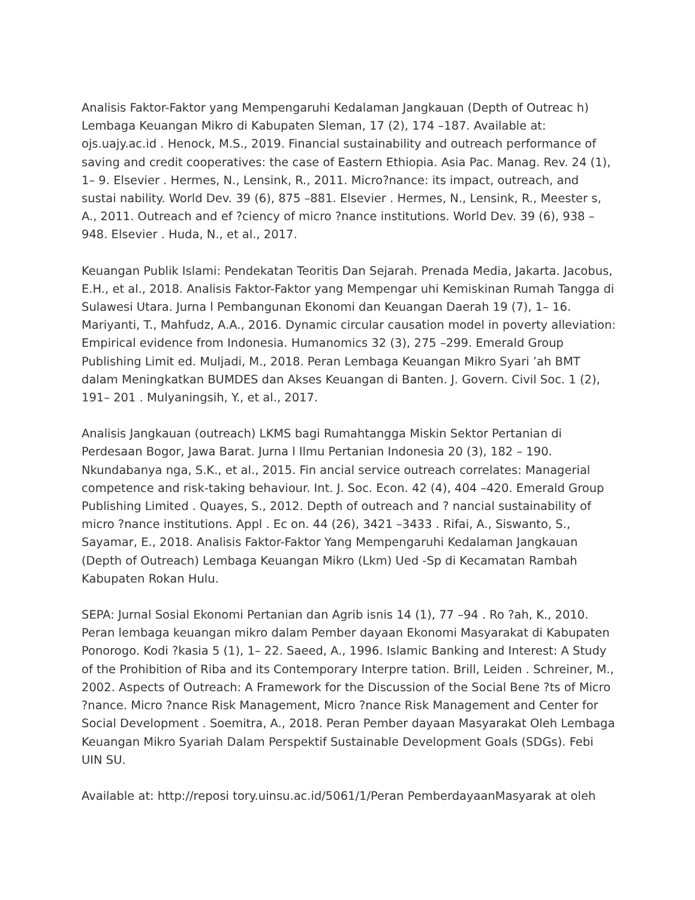Analisis Faktor-Faktor yang Mempengaruhi Kedalaman Jangkauan (Depth of Outreac h) Lembaga Keuangan Mikro di Kabupaten Sleman, 17 (2), 174 –187. Available at: ojs.uajy.ac.id . Henock, M.S., 2019. Financial sustainability and outreach performance of saving and credit cooperatives: the case of Eastern Ethiopia. Asia Pac. Manag. Rev. 24 (1), 1– 9. Elsevier . Hermes, N., Lensink, R., 2011. Micro?nance: its impact, outreach, and sustai nability. World Dev. 39 (6), 875 –881. Elsevier . Hermes, N., Lensink, R., Meester s, A., 2011. Outreach and ef ?ciency of micro ?nance institutions. World Dev. 39 (6), 938 – 948. Elsevier . Huda, N., et al., 2017.
Keuangan Publik Islami: Pendekatan Teoritis Dan Sejarah. Prenada Media, Jakarta. Jacobus, E.H., et al., 2018. Analisis Faktor-Faktor yang Mempengar uhi Kemiskinan Rumah Tangga di Sulawesi Utara. Jurna l Pembangunan Ekonomi dan Keuangan Daerah 19 (7), 1– 16. Mariyanti, T., Mahfudz, A.A., 2016. Dynamic circular causation model in poverty alleviation: Empirical evidence from Indonesia. Humanomics 32 (3), 275 –299. Emerald Group Publishing Limit ed. Muljadi, M., 2018. Peran Lembaga Keuangan Mikro Syari ’ah BMT dalam Meningkatkan BUMDES dan Akses Keuangan di Banten. J. Govern. Civil Soc. 1 (2), 191– 201 . Mulyaningsih, Y., et al., 2017.
Analisis Jangkauan (outreach) LKMS bagi Rumahtangga Miskin Sektor Pertanian di Perdesaan Bogor, Jawa Barat. Jurna l Ilmu Pertanian Indonesia 20 (3), 182 – 190. Nkundabanya nga, S.K., et al., 2015. Fin ancial service outreach correlates: Managerial competence and risk-taking behaviour. Int. J. Soc. Econ. 42 (4), 404 –420. Emerald Group Publishing Limited . Quayes, S., 2012. Depth of outreach and ? nancial sustainability of micro ?nance institutions. Appl . Ec on. 44 (26), 3421 –3433 . Rifai, A., Siswanto, S., Sayamar, E., 2018. Analisis Faktor-Faktor Yang Mempengaruhi Kedalaman Jangkauan (Depth of Outreach) Lembaga Keuangan Mikro (Lkm) Ued -Sp di Kecamatan Rambah Kabupaten Rokan Hulu.
SEPA: Jurnal Sosial Ekonomi Pertanian dan Agrib isnis 14 (1), 77 –94 . Ro ?ah, K., 2010. Peran lembaga keuangan mikro dalam Pember dayaan Ekonomi Masyarakat di Kabupaten Ponorogo. Kodi ?kasia 5 (1), 1– 22. Saeed, A., 1996. Islamic Banking and Interest: A Study of the Prohibition of Riba and its Contemporary Interpre tation. Brill, Leiden . Schreiner, M., 2002. Aspects of Outreach: A Framework for the Discussion of the Social Bene ?ts of Micro ?nance. Micro ?nance Risk Management, Micro ?nance Risk Management and Center for Social Development . Soemitra, A., 2018. Peran Pember dayaan Masyarakat Oleh Lembaga Keuangan Mikro Syariah Dalam Perspektif Sustainable Development Goals (SDGs). Febi UIN SU.
Available at: http://reposi tory.uinsu.ac.id/5061/1/Peran PemberdayaanMasyarak at oleh